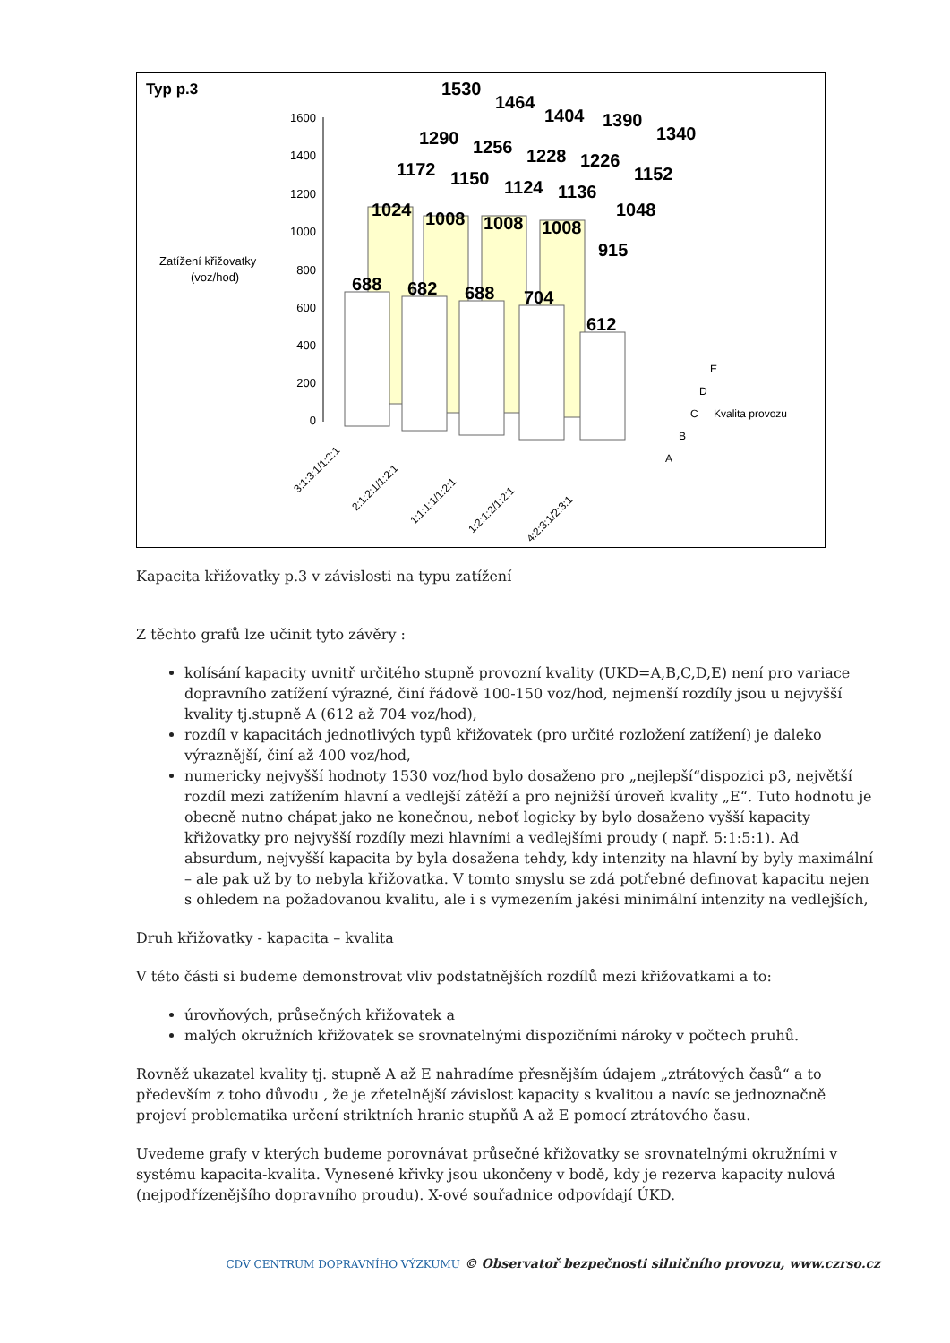Typ p.3
Zatížení křižovatky
(voz/hod)
1600
1400
1200
1000
800
600
400
200
0
1530
1464
1404
1390
1340
1290
1256
1228
1226
1152
1172
1150
1124
1136
1048
1024
1008
1008
1008
915
688
682
688
704
612
E
D
C
Kvalita provozu
B
A
3:1:3:1/1:2:1
2:1:2:1/1:2:1
1:1:1:1/1:2:1
1:2:1:2/1:2:1
4:2:3:1/2:3:1
Kapacita křižovatky p.3 v závislosti na typu zatížení
Z těchto grafů lze učinit tyto závěry :
kolísání kapacity uvnitř určitého stupně provozní kvality (UKD=A,B,C,D,E) není pro variace dopravního zatížení výrazné, činí řádově 100-150 voz/hod, nejmenší rozdíly jsou u nejvyšší kvality tj.stupně A (612 až 704 voz/hod),
rozdíl v kapacitách jednotlivých typů křižovatek (pro určité rozložení zatížení) je daleko výraznější, činí až 400 voz/hod,
numericky nejvyšší hodnoty 1530 voz/hod bylo dosaženo pro „nejlepší“dispozici p3, největší rozdíl mezi zatížením hlavní a vedlejší zátěží a pro nejnižší úroveň kvality „E“. Tuto hodnotu je obecně nutno chápat jako ne konečnou, neboť logicky by bylo dosaženo vyšší kapacity křižovatky pro nejvyšší rozdíly mezi hlavními a vedlejšími proudy ( např. 5:1:5:1). Ad absurdum, nejvyšší kapacita by byla dosažena tehdy, kdy intenzity na hlavní by byly maximální – ale pak už by to nebyla křižovatka. V tomto smyslu se zdá potřebné definovat kapacitu nejen s ohledem na požadovanou kvalitu, ale i s vymezením jakési minimální intenzity na vedlejších,
Druh křižovatky - kapacita – kvalita
V této části si budeme demonstrovat vliv podstatnějších rozdílů mezi křižovatkami a to:
úrovňových, průsečných křižovatek a
malých okružních křižovatek se srovnatelnými dispozičními nároky v počtech pruhů.
Rovněž ukazatel kvality tj. stupně A až E nahradíme přesnějším údajem „ztrátových časů“ a to především z toho důvodu , že je zřetelnější závislost kapacity s kvalitou a navíc se jednoznačně projeví problematika určení striktních hranic stupňů A až E pomocí ztrátového času.
Uvedeme grafy v kterých budeme porovnávat průsečné křižovatky se srovnatelnými okružními v systému kapacita-kvalita. Vynesené křivky jsou ukončeny v bodě, kdy je rezerva kapacity nulová (nejpodřízenějšího dopravního proudu). X-ové souřadnice odpovídají ÚKD.
CDV CENTRUM DOPRAVNÍHO VÝZKUMU © Observatoř bezpečnosti silničního provozu, www.czrso.cz